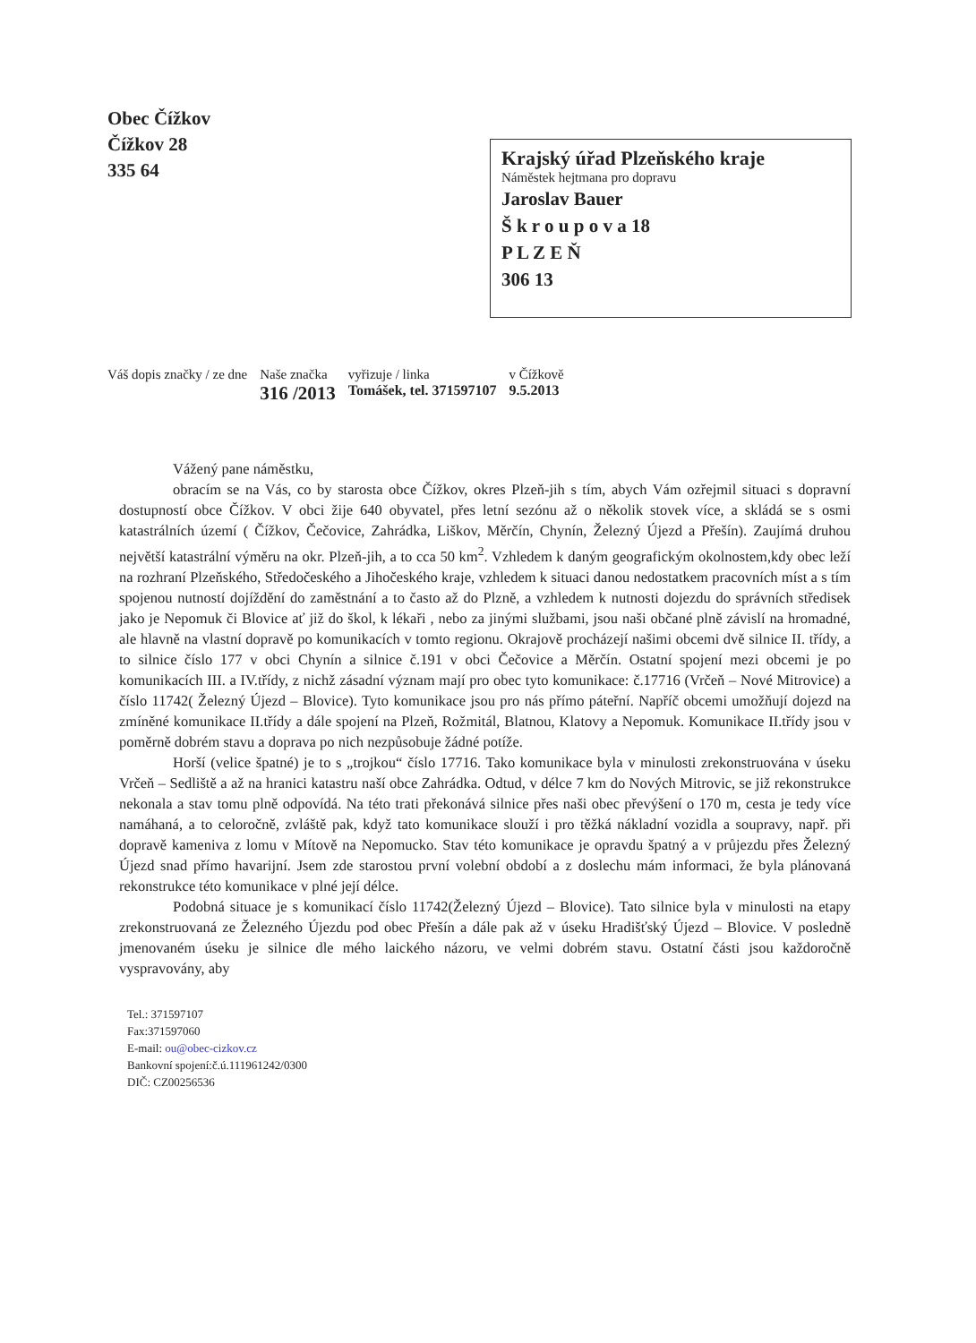Obec Čížkov
Čížkov 28
335 64
Krajský úřad Plzeňského kraje
Náměstek hejtmana pro dopravu
Jaroslav Bauer
Š k r o u p o v a 18
P L Z E Ň
306 13
| Váš dopis značky / ze dne | Naše značka | vyřizuje / linka | v Čížkově |
| | 316 /2013 | Tomášek, tel. 371597107 | 9.5.2013 |
Vážený pane náměstku,
obracím se na Vás, co by starosta obce Čížkov, okres Plzeň-jih s tím, abych Vám ozřejmil situaci s dopravní dostupností obce Čížkov. V obci žije 640 obyvatel, přes letní sezónu až o několik stovek více, a skládá se s osmi katastrálních území ( Čížkov, Čečovice, Zahrádka, Liškov, Měrčín, Chynín, Železný Újezd a Přešín). Zaujímá druhou největší katastrální výměru na okr. Plzeň-jih, a to cca 50 km<sup>2</sup>. Vzhledem k daným geografickým okolnostem,kdy obec leží na rozhraní Plzeňského, Středočeského a Jihočeského kraje, vzhledem k situaci danou nedostatkem pracovních míst a s tím spojenou nutností dojíždění do zaměstnání a to často až do Plzně, a vzhledem k nutnosti dojezdu do správních středisek jako je Nepomuk či Blovice ať již do škol, k lékaři , nebo za jinými službami, jsou naši občané plně závislí na hromadné, ale hlavně na vlastní dopravě po komunikacích v tomto regionu. Okrajově procházejí našimi obcemi dvě silnice II. třídy, a to silnice číslo 177 v obci Chynín a silnice č.191 v obci Čečovice a Měrčín. Ostatní spojení mezi obcemi je po komunikacích III. a IV.třídy, z nichž zásadní význam mají pro obec tyto komunikace: č.17716 (Vrčeň – Nové Mitrovice) a číslo 11742( Železný Újezd – Blovice). Tyto komunikace jsou pro nás přímo páteřní. Napříč obcemi umožňují dojezd na zmíněné komunikace II.třídy a dále spojení na Plzeň, Rožmitál, Blatnou, Klatovy a Nepomuk. Komunikace II.třídy jsou v poměrně dobrém stavu a doprava po nich nezpůsobuje žádné potíže.
Horší (velice špatné) je to s „trojkou“ číslo 17716. Tako komunikace byla v minulosti zrekonstruována v úseku Vrčeň – Sedliště a až na hranici katastru naší obce Zahrádka. Odtud, v délce 7 km do Nových Mitrovic, se již rekonstrukce nekonala a stav tomu plně odpovídá. Na této trati překonává silnice přes naši obec převýšení o 170 m, cesta je tedy více namáhaná, a to celoročně, zvláště pak, když tato komunikace slouží i pro těžká nákladní vozidla a soupravy, např. při dopravě kameniva z lomu v Mítově na Nepomucko. Stav této komunikace je opravdu špatný a v průjezdu přes Železný Újezd snad přímo havarijní. Jsem zde starostou první volební období a z doslechu mám informaci, že byla plánovaná rekonstrukce této komunikace v plné její délce.
Podobná situace je s komunikací číslo 11742(Železný Újezd – Blovice). Tato silnice byla v minulosti na etapy zrekonstruovaná ze Železného Újezdu pod obec Přešín a dále pak až v úseku Hradišťský Újezd – Blovice. V posledně jmenovaném úseku je silnice dle mého laického názoru, ve velmi dobrém stavu. Ostatní části jsou každoročně vyspravovány, aby
Tel.: 371597107
Fax:371597060
E-mail: ou@obec-cizkov.cz
Bankovní spojení:č.ú.111961242/0300
DIČ: CZ00256536